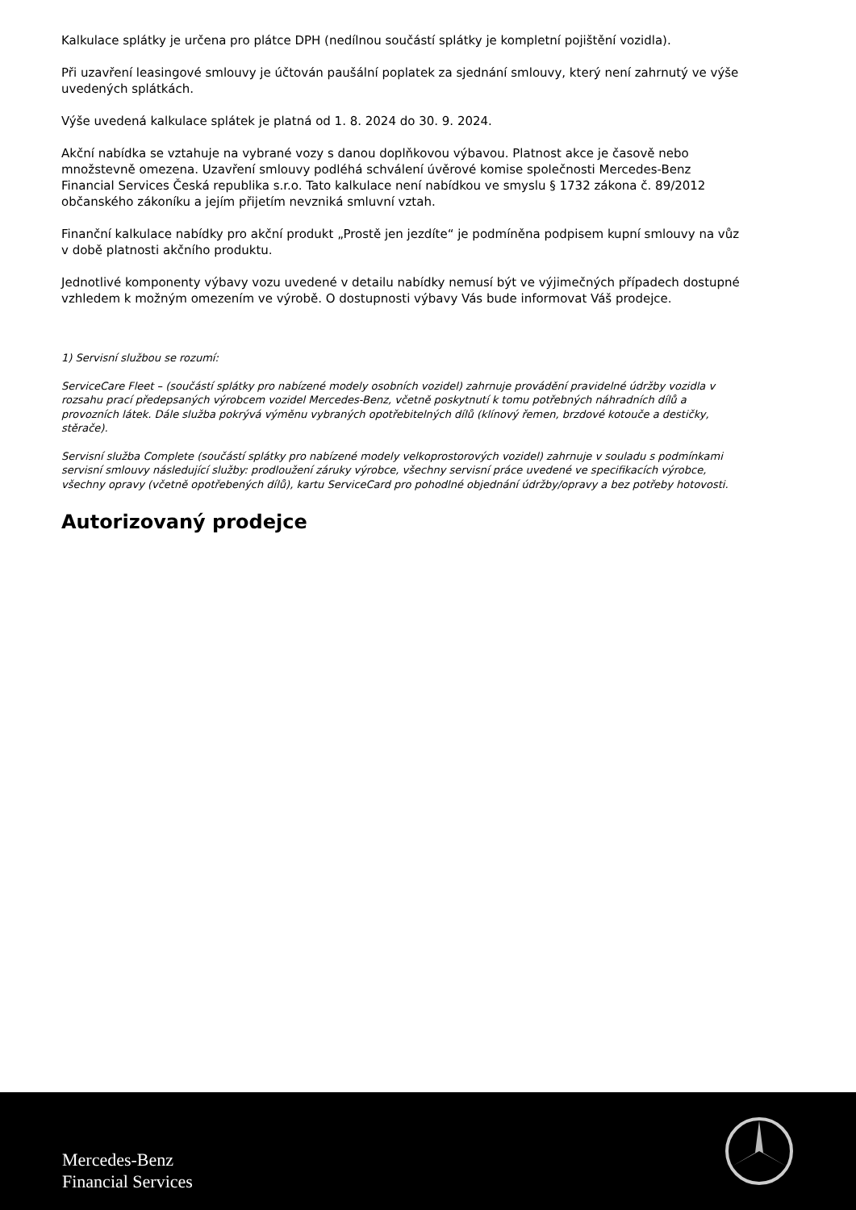Kalkulace splátky je určena pro plátce DPH (nedílnou součástí splátky je kompletní pojištění vozidla).
Při uzavření leasingové smlouvy je účtován paušální poplatek za sjednání smlouvy, který není zahrnutý ve výše uvedených splátkách.
Výše uvedená kalkulace splátek je platná od 1. 8. 2024 do 30. 9. 2024.
Akční nabídka se vztahuje na vybrané vozy s danou doplňkovou výbavou. Platnost akce je časově nebo množstevně omezena. Uzavření smlouvy podléhá schválení úvěrové komise společnosti Mercedes-Benz Financial Services Česká republika s.r.o. Tato kalkulace není nabídkou ve smyslu § 1732 zákona č. 89/2012 občanského zákoníku a jejím přijetím nevzniká smluvní vztah.
Finanční kalkulace nabídky pro akční produkt „Prostě jen jezdíte“ je podmíněna podpisem kupní smlouvy na vůz v době platnosti akčního produktu.
Jednotlivé komponenty výbavy vozu uvedené v detailu nabídky nemusí být ve výjimečných případech dostupné vzhledem k možným omezením ve výrobě. O dostupnosti výbavy Vás bude informovat Váš prodejce.
1) Servisní službou se rozumí:
ServiceCare Fleet – (součástí splátky pro nabízené modely osobních vozidel) zahrnuje provádění pravidelné údržby vozidla v rozsahu prací předepsaných výrobcem vozidel Mercedes-Benz, včetně poskytnutí k tomu potřebných náhradních dílů a provozních látek. Dále služba pokrývá výměnu vybraných opotřebitelných dílů (klínový řemen, brzdové kotouče a destičky, stěrače).
Servisní služba Complete (součástí splátky pro nabízené modely velkoprostorových vozidel) zahrnuje v souladu s podmínkami servisní smlouvy následující služby: prodloužení záruky výrobce, všechny servisní práce uvedené ve specifikacích výrobce, všechny opravy (včetně opotřebených dílů), kartu ServiceCard pro pohodlné objednání údržby/opravy a bez potřeby hotovosti.
Autorizovaný prodejce
Mercedes-Benz
Financial Services